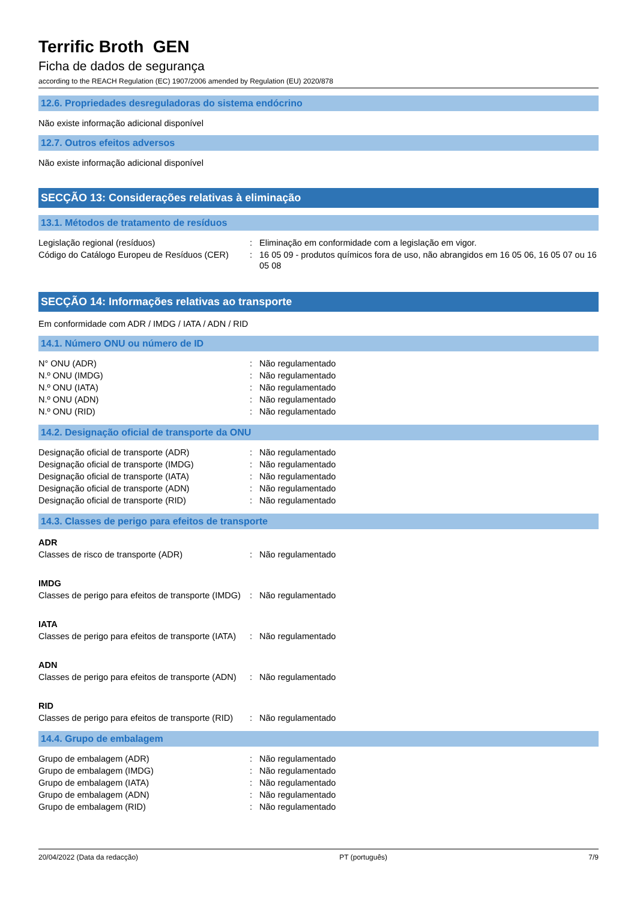Terrific Broth GEN
Ficha de dados de segurança
according to the REACH Regulation (EC) 1907/2006 amended by Regulation (EU) 2020/878
12.6. Propriedades desreguladoras do sistema endócrino
Não existe informação adicional disponível
12.7. Outros efeitos adversos
Não existe informação adicional disponível
SECÇÃO 13: Considerações relativas à eliminação
13.1. Métodos de tratamento de resíduos
| Legislação regional (resíduos) | : | Eliminação em conformidade com a legislação em vigor. |
| Código do Catálogo Europeu de Resíduos (CER) | : | 16 05 09 - produtos químicos fora de uso, não abrangidos em 16 05 06, 16 05 07 ou 16 05 08 |
SECÇÃO 14: Informações relativas ao transporte
Em conformidade com ADR / IMDG / IATA / ADN / RID
14.1. Número ONU ou número de ID
| N° ONU (ADR) | : | Não regulamentado |
| N.º ONU (IMDG) | : | Não regulamentado |
| N.º ONU (IATA) | : | Não regulamentado |
| N.º ONU (ADN) | : | Não regulamentado |
| N.º ONU (RID) | : | Não regulamentado |
14.2. Designação oficial de transporte da ONU
| Designação oficial de transporte (ADR) | : | Não regulamentado |
| Designação oficial de transporte (IMDG) | : | Não regulamentado |
| Designação oficial de transporte (IATA) | : | Não regulamentado |
| Designação oficial de transporte (ADN) | : | Não regulamentado |
| Designação oficial de transporte (RID) | : | Não regulamentado |
14.3. Classes de perigo para efeitos de transporte
ADR
| Classes de risco de transporte (ADR) | : | Não regulamentado |
IMDG
| Classes de perigo para efeitos de transporte (IMDG) | : | Não regulamentado |
IATA
| Classes de perigo para efeitos de transporte (IATA) | : | Não regulamentado |
ADN
| Classes de perigo para efeitos de transporte (ADN) | : | Não regulamentado |
RID
| Classes de perigo para efeitos de transporte (RID) | : | Não regulamentado |
14.4. Grupo de embalagem
| Grupo de embalagem (ADR) | : | Não regulamentado |
| Grupo de embalagem (IMDG) | : | Não regulamentado |
| Grupo de embalagem (IATA) | : | Não regulamentado |
| Grupo de embalagem (ADN) | : | Não regulamentado |
| Grupo de embalagem (RID) | : | Não regulamentado |
20/04/2022 (Data da redacção) PT (português) 7/9